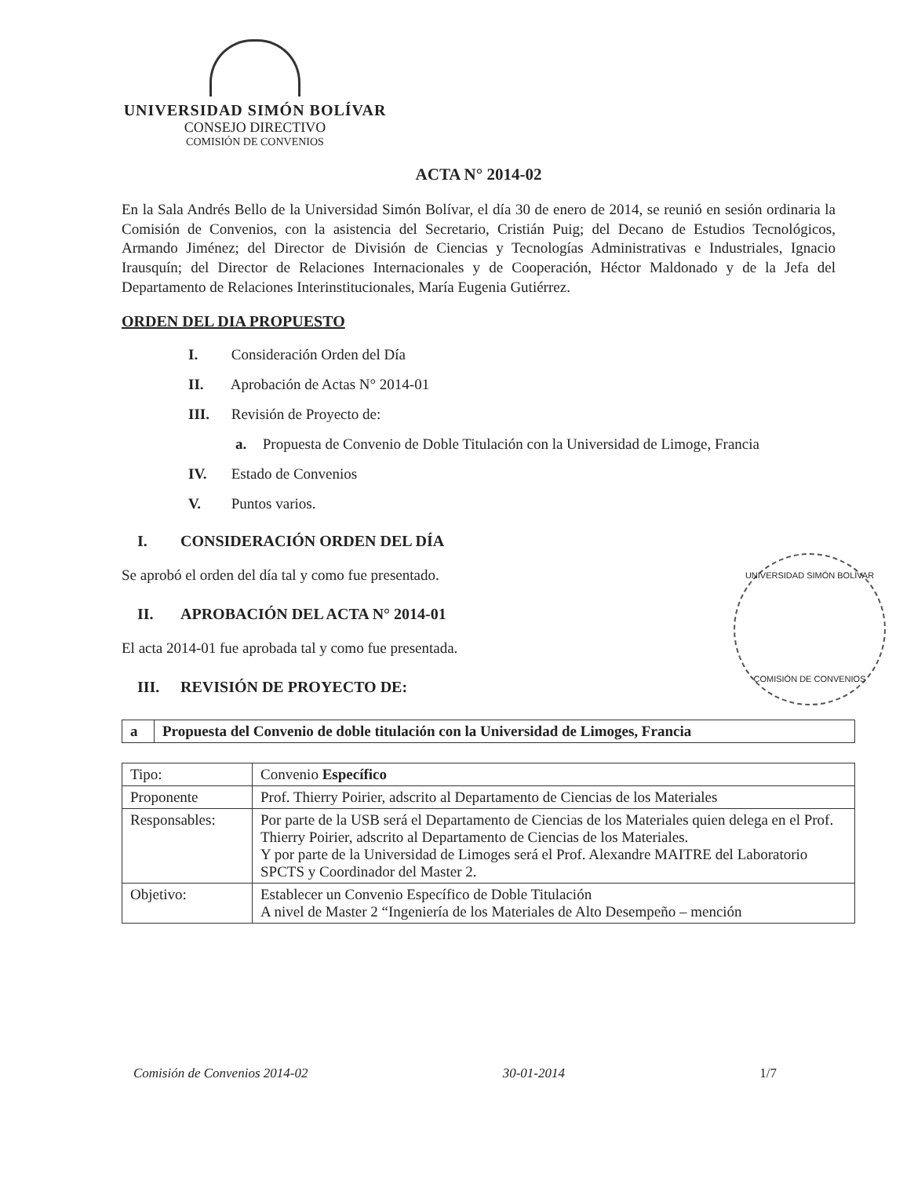UNIVERSIDAD SIMÓN BOLÍVAR
CONSEJO DIRECTIVO
COMISIÓN DE CONVENIOS
UNIVERSIDAD SIMÓN BOLÍVAR
COMISIÓN DE CONVENIOS
ACTA N° 2014-02
En la Sala Andrés Bello de la Universidad Simón Bolívar, el día 30 de enero de 2014, se reunió en sesión ordinaria la Comisión de Convenios, con la asistencia del Secretario, Cristián Puig; del Decano de Estudios Tecnológicos, Armando Jiménez; del Director de División de Ciencias y Tecnologías Administrativas e Industriales, Ignacio Irausquín; del Director de Relaciones Internacionales y de Cooperación, Héctor Maldonado y de la Jefa del Departamento de Relaciones Interinstitucionales, María Eugenia Gutiérrez.
ORDEN DEL DIA PROPUESTO
I. Consideración Orden del Día
II. Aprobación de Actas N° 2014-01
III. Revisión de Proyecto de:
a. Propuesta de Convenio de Doble Titulación con la Universidad de Limoge, Francia
IV. Estado de Convenios
V. Puntos varios.
I. CONSIDERACIÓN ORDEN DEL DÍA
Se aprobó el orden del día tal y como fue presentado.
II. APROBACIÓN DEL ACTA N° 2014-01
El acta 2014-01 fue aprobada tal y como fue presentada.
III. REVISIÓN DE PROYECTO DE:
| a | Propuesta del Convenio de doble titulación con la Universidad de Limoges, Francia |
| Tipo: | Convenio Específico |
| Proponente | Prof. Thierry Poirier, adscrito al Departamento de Ciencias de los Materiales |
| Responsables: | Por parte de la USB será el Departamento de Ciencias de los Materiales quien delega en el Prof. Thierry Poirier, adscrito al Departamento de Ciencias de los Materiales. Y por parte de la Universidad de Limoges será el Prof. Alexandre MAITRE del Laboratorio SPCTS y Coordinador del Master 2. |
| Objetivo: | Establecer un Convenio Específico de Doble Titulación A nivel de Master 2 “Ingeniería de los Materiales de Alto Desempeño – mención |
Comisión de Convenios 2014-02 30-01-2014 1/7